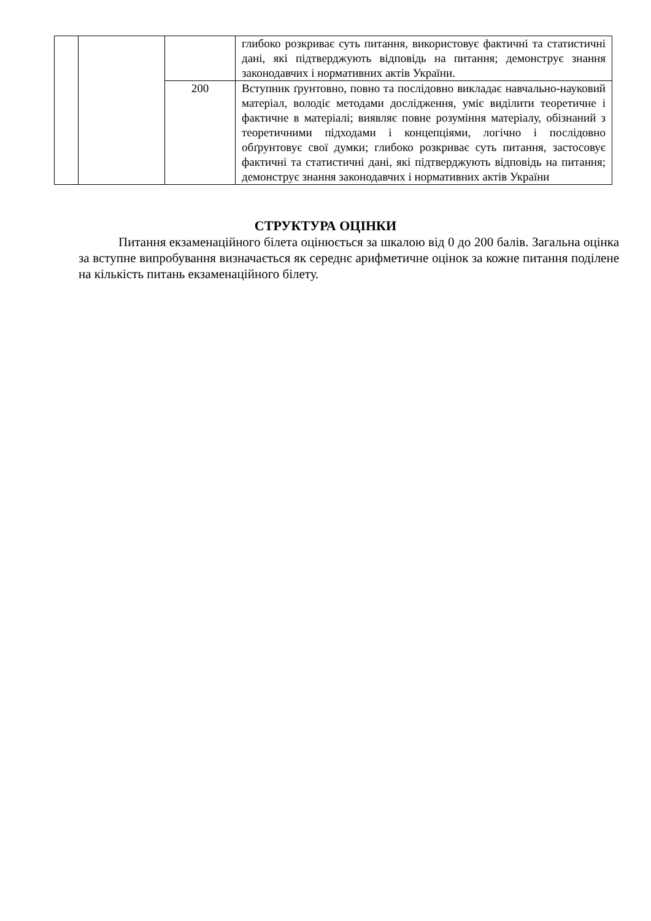| | | | глибоко розкриває суть питання, використовує фактичні та статистичні дані, які підтверджують відповідь на питання; демонструє знання законодавчих і нормативних актів України. |
| | | 200 | Вступник ґрунтовно, повно та послідовно викладає навчально-науковий матеріал, володіє методами дослідження, уміє виділити теоретичне і фактичне в матеріалі; виявляє повне розуміння матеріалу, обізнаний з теоретичними підходами і концепціями, логічно і послідовно обґрунтовує свої думки; глибоко розкриває суть питання, застосовує фактичні та статистичні дані, які підтверджують відповідь на питання; демонструє знання законодавчих і нормативних актів України |
СТРУКТУРА ОЦІНКИ
Питання екзаменаційного білета оцінюється за шкалою від 0 до 200 балів. Загальна оцінка за вступне випробування визначається як середнє арифметичне оцінок за кожне питання поділене на кількість питань екзаменаційного білету.